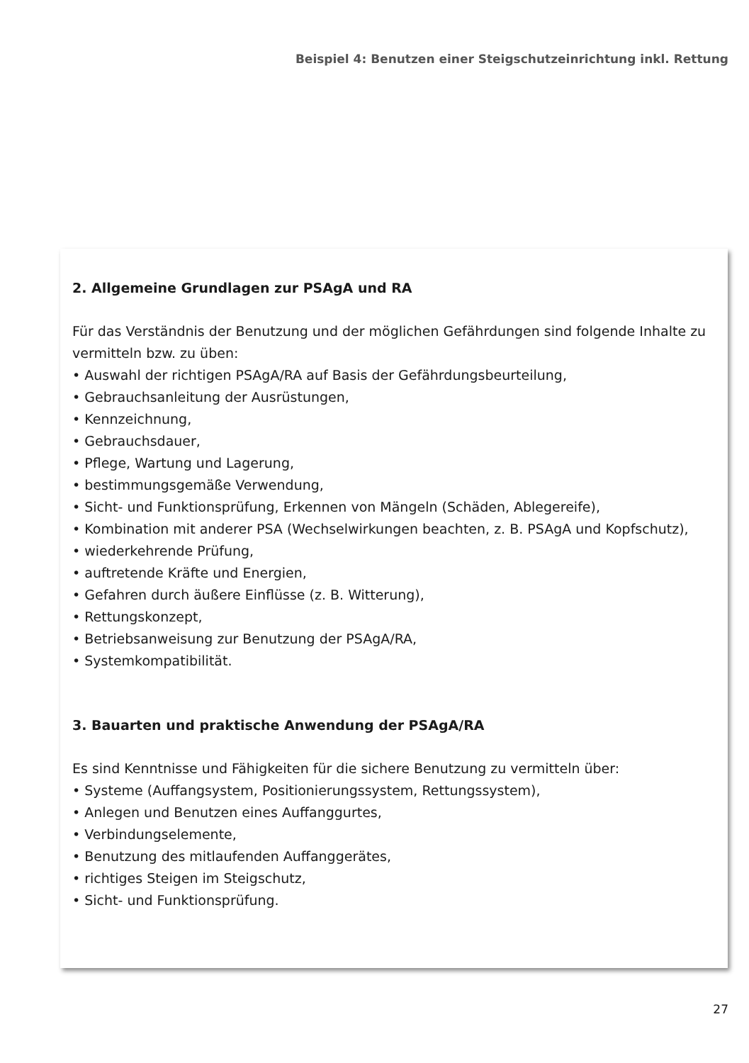Beispiel 4: Benutzen einer Steigschutzeinrichtung inkl. Rettung
2. Allgemeine Grundlagen zur PSAgA und RA
Für das Verständnis der Benutzung und der möglichen Gefährdungen sind folgende Inhalte zu vermitteln bzw. zu üben:
• Auswahl der richtigen PSAgA/RA auf Basis der Gefährdungsbeurteilung,
• Gebrauchsanleitung der Ausrüstungen,
• Kennzeichnung,
• Gebrauchsdauer,
• Pflege, Wartung und Lagerung,
• bestimmungsgemäße Verwendung,
• Sicht- und Funktionsprüfung, Erkennen von Mängeln (Schäden, Ablegereife),
• Kombination mit anderer PSA (Wechselwirkungen beachten, z. B. PSAgA und Kopfschutz),
• wiederkehrende Prüfung,
• auftretende Kräfte und Energien,
• Gefahren durch äußere Einflüsse (z. B. Witterung),
• Rettungskonzept,
• Betriebsanweisung zur Benutzung der PSAgA/RA,
• Systemkompatibilität.
3. Bauarten und praktische Anwendung der PSAgA/RA
Es sind Kenntnisse und Fähigkeiten für die sichere Benutzung zu vermitteln über:
• Systeme (Auffangsystem, Positionierungssystem, Rettungssystem),
• Anlegen und Benutzen eines Auffanggurtes,
• Verbindungselemente,
• Benutzung des mitlaufenden Auffanggerätes,
• richtiges Steigen im Steigschutz,
• Sicht- und Funktionsprüfung.
27